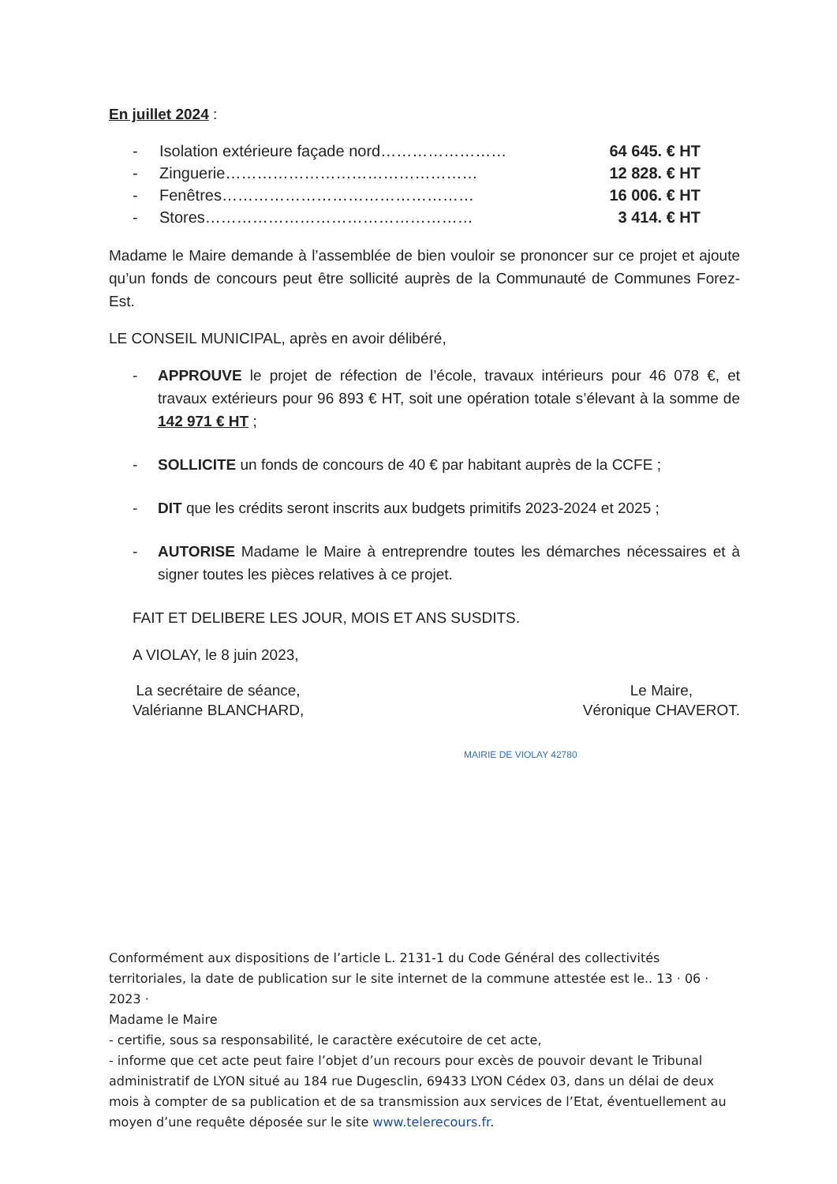En juillet 2024 :
- Isolation extérieure façade nord…………………… 64 645. € HT
- Zinguerie………………………………………… 12 828. € HT
- Fenêtres………………………………………… 16 006. € HT
- Stores…………………………………………… 3 414. € HT
Madame le Maire demande à l’assemblée de bien vouloir se prononcer sur ce projet et ajoute qu’un fonds de concours peut être sollicité auprès de la Communauté de Communes Forez-Est.
LE CONSEIL MUNICIPAL, après en avoir délibéré,
- APPROUVE le projet de réfection de l’école, travaux intérieurs pour 46 078 €, et travaux extérieurs pour 96 893 € HT, soit une opération totale s’élevant à la somme de 142 971 € HT ;
- SOLLICITE un fonds de concours de 40 € par habitant auprès de la CCFE ;
- DIT que les crédits seront inscrits aux budgets primitifs 2023-2024 et 2025 ;
- AUTORISE Madame le Maire à entreprendre toutes les démarches nécessaires et à signer toutes les pièces relatives à ce projet.
FAIT ET DELIBERE LES JOUR, MOIS ET ANS SUSDITS.
A VIOLAY, le 8 juin 2023,
La secrétaire de séance,
Valérianne BLANCHARD,
Le Maire,
Véronique CHAVEROT.
MAIRIE DE VIOLAY 42780
Conformément aux dispositions de l’article L. 2131-1 du Code Général des collectivités territoriales, la date de publication sur le site internet de la commune attestée est le.. 13 · 06 · 2023 ·
Madame le Maire
- certifie, sous sa responsabilité, le caractère exécutoire de cet acte,
- informe que cet acte peut faire l’objet d’un recours pour excès de pouvoir devant le Tribunal administratif de LYON situé au 184 rue Dugesclin, 69433 LYON Cédex 03, dans un délai de deux mois à compter de sa publication et de sa transmission aux services de l’Etat, éventuellement au moyen d’une requête déposée sur le site www.telerecours.fr.